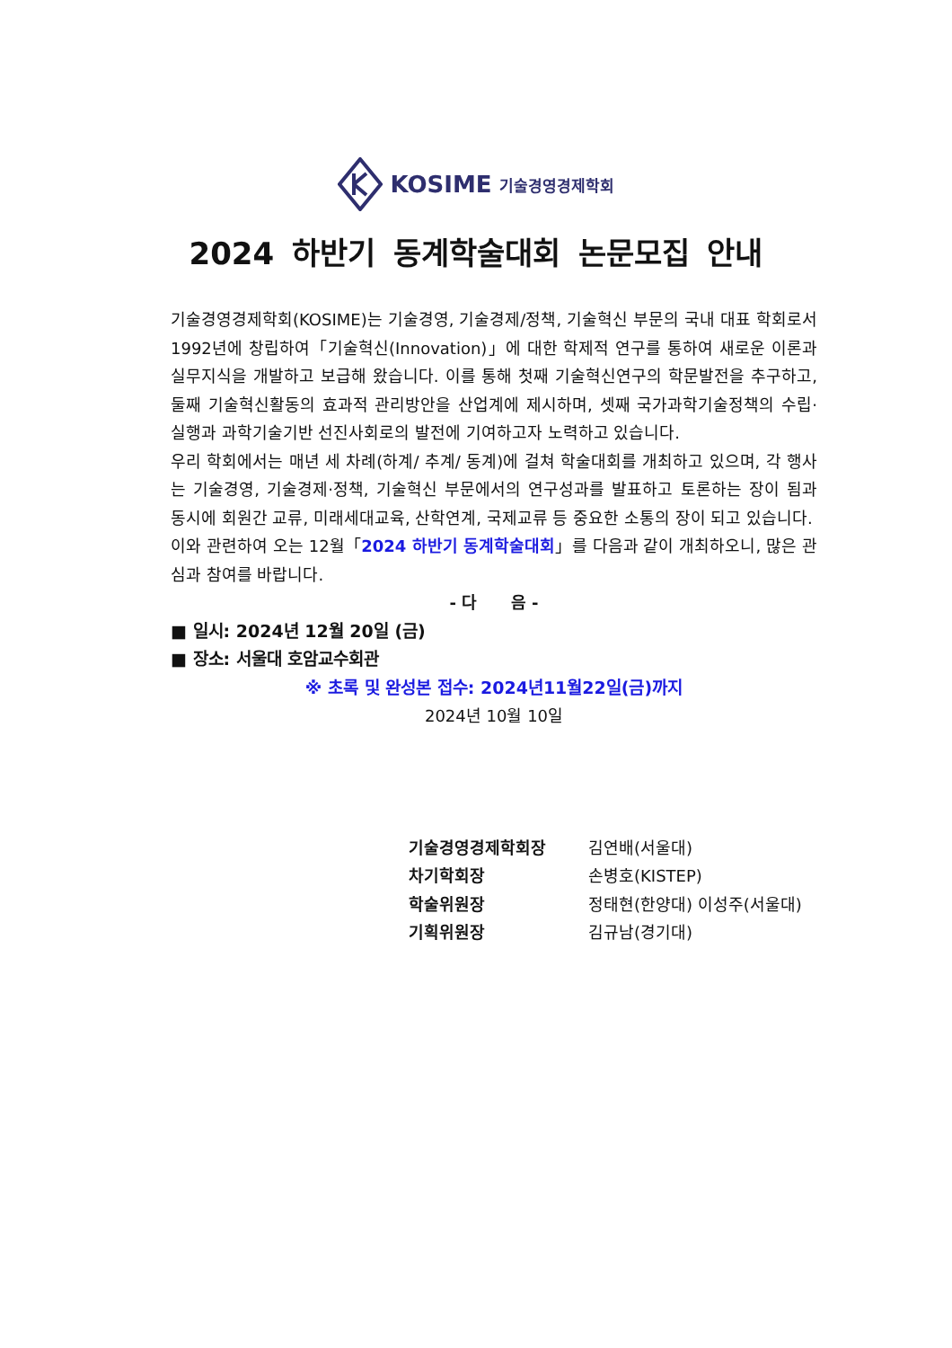KOSIME 기술경영경제학회
2024 하반기 동계학술대회 논문모집 안내
기술경영경제학회(KOSIME)는 기술경영, 기술경제/정책, 기술혁신 부문의 국내 대표 학회로서 1992년에 창립하여「기술혁신(Innovation)」에 대한 학제적 연구를 통하여 새로운 이론과 실무지식을 개발하고 보급해 왔습니다. 이를 통해 첫째 기술혁신연구의 학문발전을 추구하고, 둘째 기술혁신활동의 효과적 관리방안을 산업계에 제시하며, 셋째 국가과학기술정책의 수립·실행과 과학기술기반 선진사회로의 발전에 기여하고자 노력하고 있습니다.
우리 학회에서는 매년 세 차례(하계/ 추계/ 동계)에 걸쳐 학술대회를 개최하고 있으며, 각 행사는 기술경영, 기술경제·정책, 기술혁신 부문에서의 연구성과를 발표하고 토론하는 장이 됨과 동시에 회원간 교류, 미래세대교육, 산학연계, 국제교류 등 중요한 소통의 장이 되고 있습니다.
이와 관련하여 오는 12월「2024 하반기 동계학술대회」를 다음과 같이 개최하오니, 많은 관심과 참여를 바랍니다.
- 다 음 -
■ 일시: 2024년 12월 20일 (금)
■ 장소: 서울대 호암교수회관
※ 초록 및 완성본 접수: 2024년11월22일(금)까지
2024년 10월 10일
기술경영경제학회장 김연배(서울대)
차기학회장 손병호(KISTEP)
학술위원장 정태현(한양대) 이성주(서울대)
기획위원장 김규남(경기대)